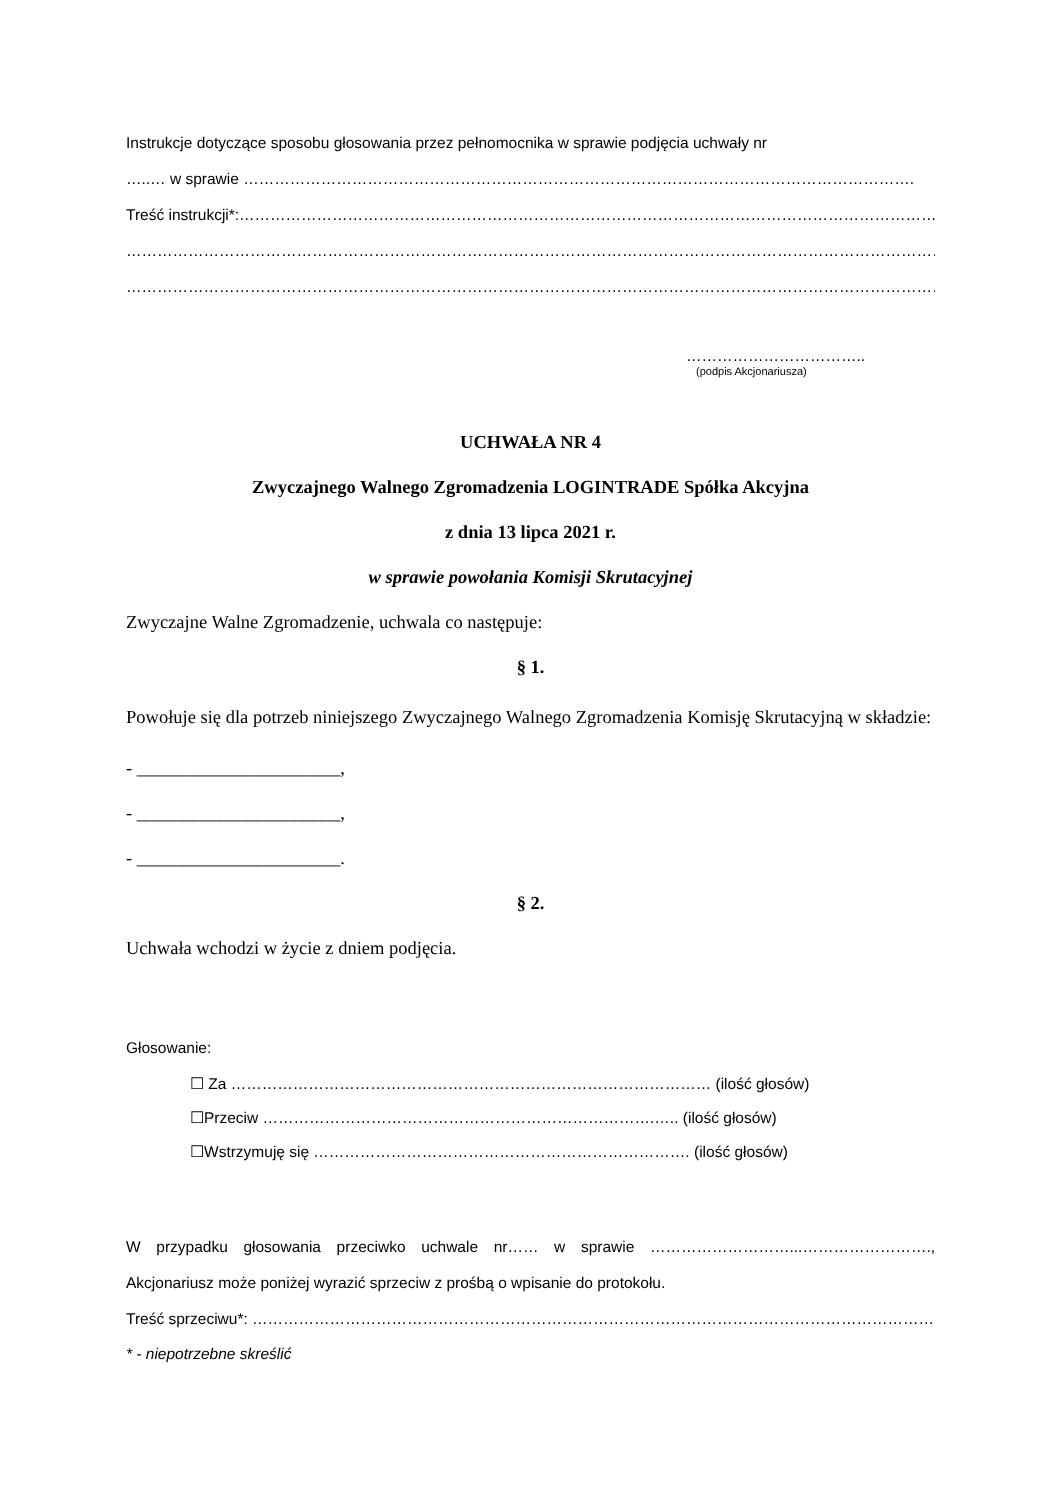Instrukcje dotyczące sposobu głosowania przez pełnomocnika w sprawie podjęcia uchwały nr
…..… w sprawie ………………………………………………………………………………………………………………….
Treść instrukcji*:……………………………………………………………………………………………………………………………
……………………………………………………………………………………………………………………………………………………
……………………………………………………………………………………………………………………………………………………
……………………………..
(podpis Akcjonariusza)
UCHWAŁA NR 4
Zwyczajnego Walnego Zgromadzenia LOGINTRADE Spółka Akcyjna
z dnia 13 lipca 2021 r.
w sprawie powołania Komisji Skrutacyjnej
Zwyczajne Walne Zgromadzenie, uchwala co następuje:
§ 1.
Powołuje się dla potrzeb niniejszego Zwyczajnego Walnego Zgromadzenia Komisję Skrutacyjną w składzie:
- ______________________,
- ______________________,
- ______________________.
§ 2.
Uchwała wchodzi w życie z dniem podjęcia.
Głosowanie:
☐ Za ………………………………………………………………………………… (ilość głosów)
☐Przeciw ………………………………………………………………….….. (ilość głosów)
☐Wstrzymuję się ………………………………………………………………. (ilość głosów)
W przypadku głosowania przeciwko uchwale nr…… w sprawie ………………………...……………………., Akcjonariusz może poniżej wyrazić sprzeciw z prośbą o wpisanie do protokołu.
Treść sprzeciwu*: …………………………………………………………………………………………………………………………
* - niepotrzebne skreślić